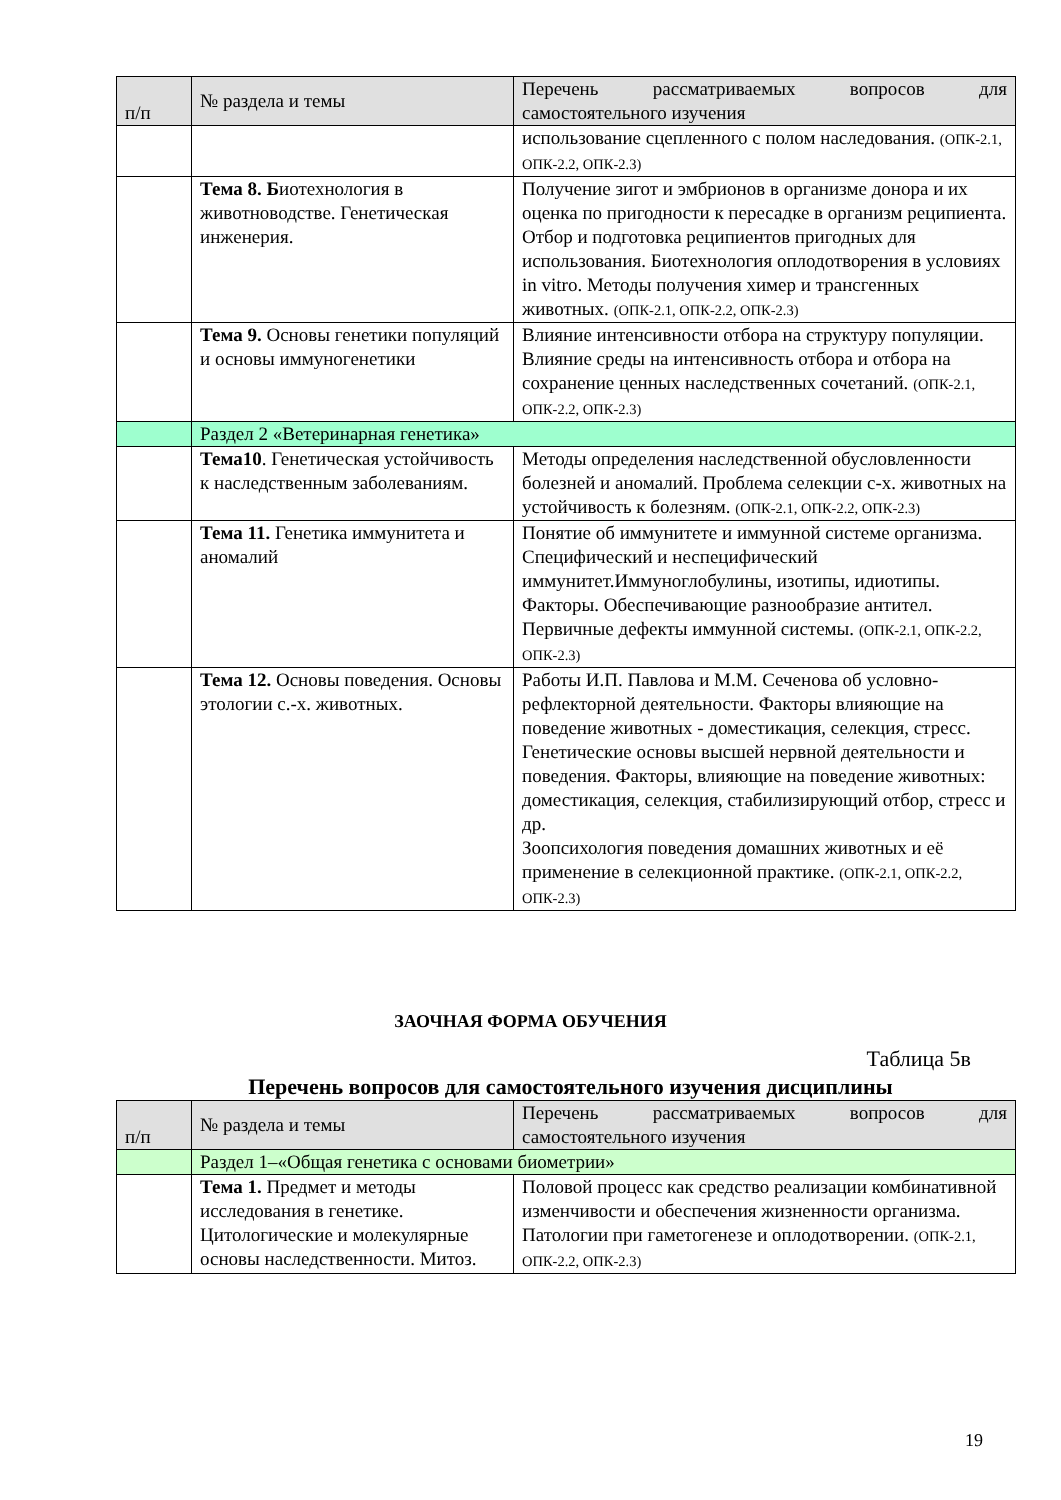| п/п | № раздела и темы | Перечень рассматриваемых вопросов для самостоятельного изучения |
| --- | --- | --- |
| | | использование сцепленного с полом наследования. (ОПК-2.1, ОПК-2.2, ОПК-2.3) |
| | Тема 8. Б иотехнология в животноводстве. Генетическая инженерия. | Получение зигот и эмбрионов в организме донора и их оценка по пригодности к пересадке в организм реципиента. Отбор и подготовка реципиентов пригодных для использования. Биотехнология оплодотворения в условиях in vitro. Методы получения химер и трансгенных животных. (ОПК-2.1, ОПК-2.2, ОПК-2.3) |
| | Тема 9. Основы генетики популяций и основы иммуногенетики | Влияние интенсивности отбора на структуру популяции. Влияние среды на интенсивность отбора и отбора на сохранение ценных наследственных сочетаний. (ОПК-2.1, ОПК-2.2, ОПК-2.3) |
| | Раздел 2 «Ветеринарная генетика» | |
| | Тема10 . Генетическая устойчивость к наследственным заболеваниям. | Методы определения наследственной обусловленности болезней и аномалий. Проблема селекции с-х. животных на устойчивость к болезням. (ОПК-2.1, ОПК-2.2, ОПК-2.3) |
| | Тема 11. Генетика иммунитета и аномалий | Понятие об иммунитете и иммунной системе организма. Специфический и неспецифический иммунитет.Иммуноглобулины, изотипы, идиотипы. Факторы. Обеспечивающие разнообразие антител. Первичные дефекты иммунной системы. (ОПК-2.1, ОПК-2.2, ОПК-2.3) |
| | Тема 12. Основы поведения. Основы этологии с.-х. животных. | Работы И.П. Павлова и М.М. Сеченова об условно-рефлекторной деятельности. Факторы влияющие на поведение животных - доместикация, селекция, стресс. Генетические основы высшей нервной деятельности и поведения. Факторы, влияющие на поведение животных: доместикация, селекция, стабилизирующий отбор, стресс и др. Зоопсихология поведения домашних животных и её применение в селекционной практике. (ОПК-2.1, ОПК-2.2, ОПК-2.3) |
ЗАОЧНАЯ ФОРМА ОБУЧЕНИЯ
Таблица 5в
Перечень вопросов для самостоятельного изучения дисциплины
| п/п | № раздела и темы | Перечень рассматриваемых вопросов для самостоятельного изучения |
| --- | --- | --- |
| | Раздел 1–«Общая генетика с основами биометрии» | |
| | Тема 1. Предмет и методы исследования в генетике. Цитологические и молекулярные основы наследственности. Митоз. | Половой процесс как средство реализации комбинативной изменчивости и обеспечения жизненности организма. Патологии при гаметогенезе и оплодотворении. (ОПК-2.1, ОПК-2.2, ОПК-2.3) |
19